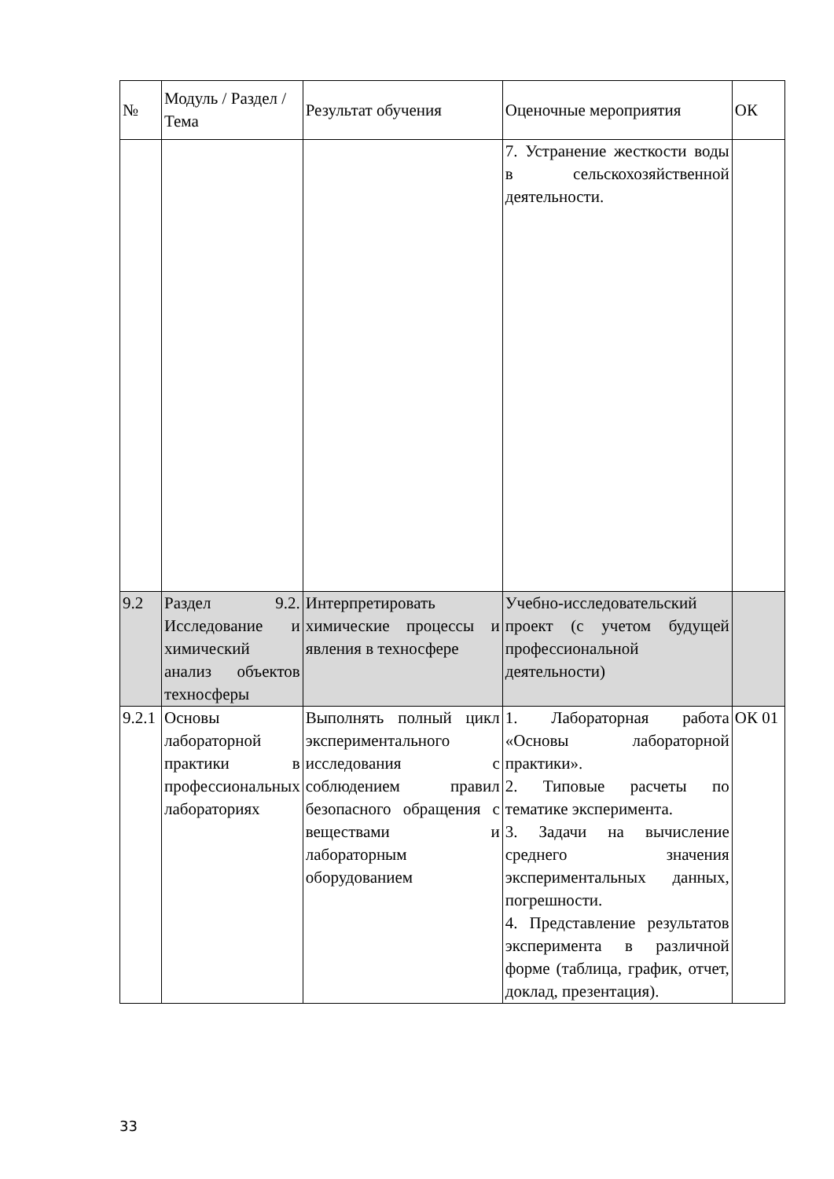| № | Модуль / Раздел / Тема | Результат обучения | Оценочные мероприятия | ОК |
| --- | --- | --- | --- | --- |
| | | | 7. Устранение жесткости воды в сельскохозяйственной деятельности. | |
| 9.2 | Раздел 9.2. Исследование и химический анализ объектов техносферы | Интерпретировать химические процессы и явления в техносфере | Учебно-исследовательский проект (с учетом будущей профессиональной деятельности) | |
| 9.2.1 | Основы лабораторной практики в профессиональных лабораториях | Выполнять полный цикл экспериментального исследования с соблюдением правил безопасного обращения с веществами и лабораторным оборудованием | 1. Лабораторная работа «Основы лабораторной практики». 2. Типовые расчеты по тематике эксперимента. 3. Задачи на вычисление среднего значения экспериментальных данных, погрешности. 4. Представление результатов эксперимента в различной форме (таблица, график, отчет, доклад, презентация). | ОК 01 |
33